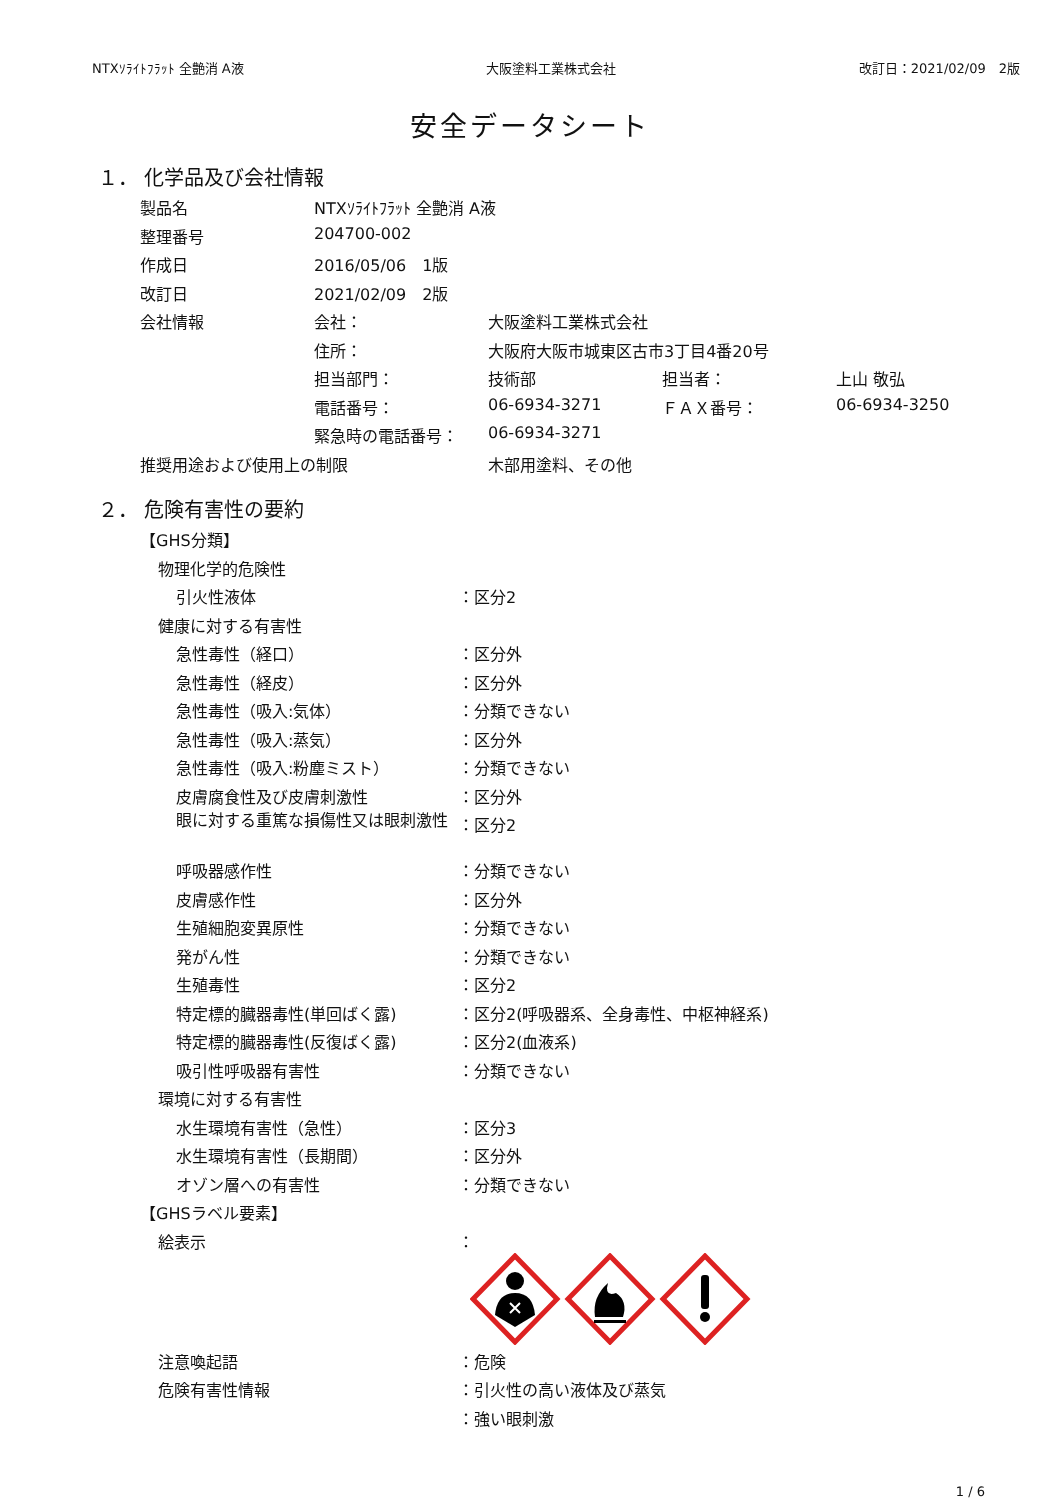NTXｿﾗｲﾄﾌﾗｯﾄ 全艶消 A液 大阪塗料工業株式会社 改訂日：2021/02/09　2版
安全データシート
１． 化学品及び会社情報
| 製品名 | NTXｿﾗｲﾄﾌﾗｯﾄ 全艶消 A液 | | | |
| 整理番号 | 204700-002 | | | |
| 作成日 | 2016/05/06 1版 | | | |
| 改訂日 | 2021/02/09 2版 | | | |
| 会社情報 | 会社： | 大阪塗料工業株式会社 | | |
| | 住所： | 大阪府大阪市城東区古市3丁目4番20号 | | |
| | 担当部門： | 技術部 | 担当者： | 上山 敬弘 |
| | 電話番号： | 06-6934-3271 | ＦＡＸ番号： | 06-6934-3250 |
| | 緊急時の電話番号： | 06-6934-3271 | | |
| 推奨用途および使用上の制限 | | 木部用塗料、その他 | | |
２． 危険有害性の要約
| 【GHS分類】 | |
| 物理化学的危険性 | |
| 引火性液体 | ：区分2 |
| 健康に対する有害性 | |
| 急性毒性（経口） | ：区分外 |
| 急性毒性（経皮） | ：区分外 |
| 急性毒性（吸入:気体） | ：分類できない |
| 急性毒性（吸入:蒸気） | ：区分外 |
| 急性毒性（吸入:粉塵ミスト） | ：分類できない |
| 皮膚腐食性及び皮膚刺激性 | ：区分外 |
| 眼に対する重篤な損傷性又は眼刺激性 | ：区分2 |
| 呼吸器感作性 | ：分類できない |
| 皮膚感作性 | ：区分外 |
| 生殖細胞変異原性 | ：分類できない |
| 発がん性 | ：分類できない |
| 生殖毒性 | ：区分2 |
| 特定標的臓器毒性(単回ばく露) | ：区分2(呼吸器系、全身毒性、中枢神経系) |
| 特定標的臓器毒性(反復ばく露) | ：区分2(血液系) |
| 吸引性呼吸器有害性 | ：分類できない |
| 環境に対する有害性 | |
| 水生環境有害性（急性） | ：区分3 |
| 水生環境有害性（長期間） | ：区分外 |
| オゾン層への有害性 | ：分類できない |
| 【GHSラベル要素】 | |
| 絵表示 | ： |
| 注意喚起語 | ：危険 |
| 危険有害性情報 | ：引火性の高い液体及び蒸気 |
| | ：強い眼刺激 |
1 / 6